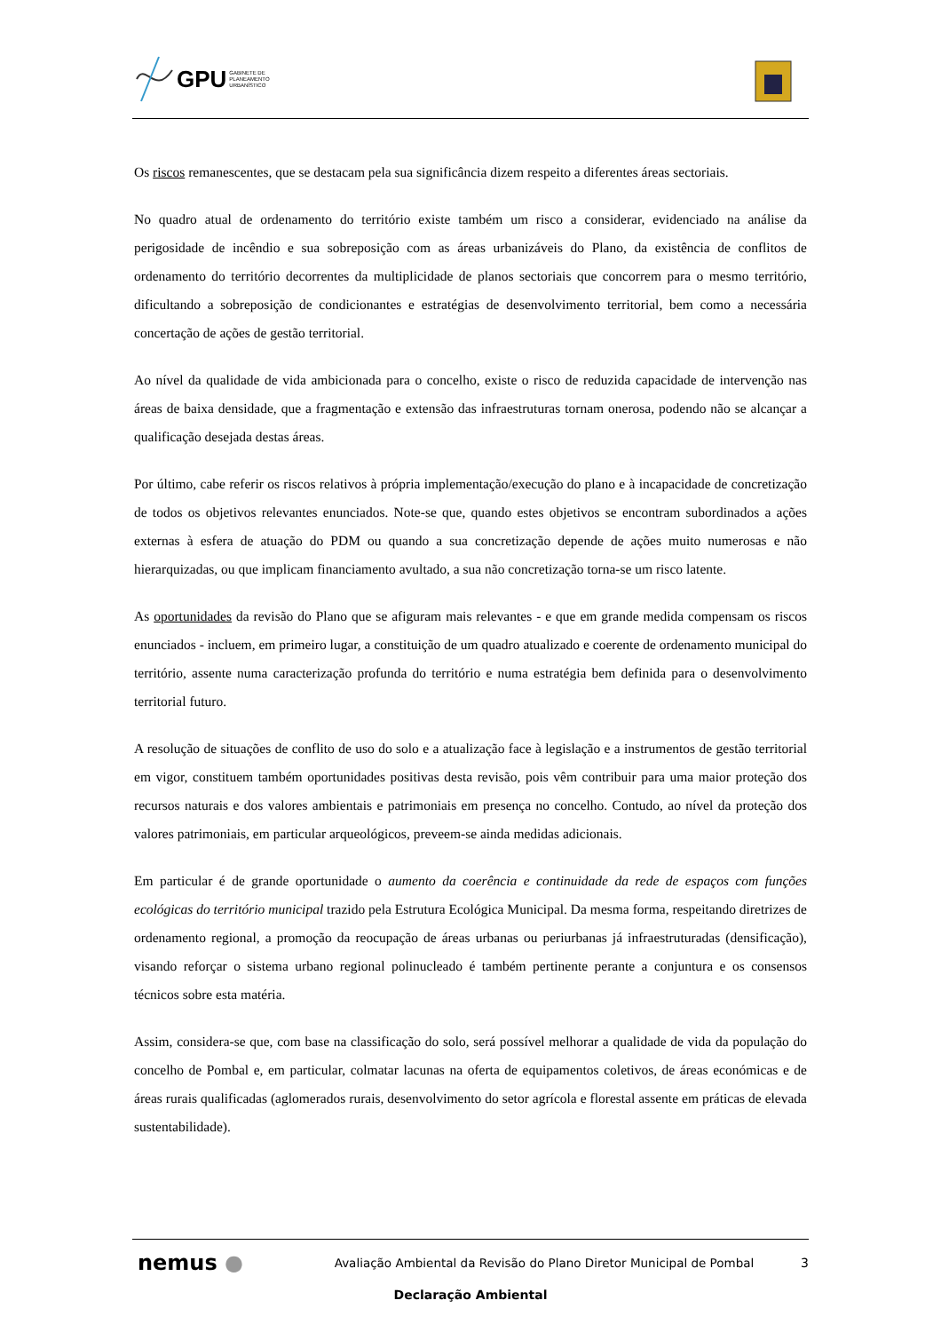GPU GABINETE DE
PLANEAMENTO
URBANÍSTICO
Os riscos remanescentes, que se destacam pela sua significância dizem respeito a diferentes áreas sectoriais.
No quadro atual de ordenamento do território existe também um risco a considerar, evidenciado na análise da perigosidade de incêndio e sua sobreposição com as áreas urbanizáveis do Plano, da existência de conflitos de ordenamento do território decorrentes da multiplicidade de planos sectoriais que concorrem para o mesmo território, dificultando a sobreposição de condicionantes e estratégias de desenvolvimento territorial, bem como a necessária concertação de ações de gestão territorial.
Ao nível da qualidade de vida ambicionada para o concelho, existe o risco de reduzida capacidade de intervenção nas áreas de baixa densidade, que a fragmentação e extensão das infraestruturas tornam onerosa, podendo não se alcançar a qualificação desejada destas áreas.
Por último, cabe referir os riscos relativos à própria implementação/execução do plano e à incapacidade de concretização de todos os objetivos relevantes enunciados. Note-se que, quando estes objetivos se encontram subordinados a ações externas à esfera de atuação do PDM ou quando a sua concretização depende de ações muito numerosas e não hierarquizadas, ou que implicam financiamento avultado, a sua não concretização torna-se um risco latente.
As oportunidades da revisão do Plano que se afiguram mais relevantes - e que em grande medida compensam os riscos enunciados - incluem, em primeiro lugar, a constituição de um quadro atualizado e coerente de ordenamento municipal do território, assente numa caracterização profunda do território e numa estratégia bem definida para o desenvolvimento territorial futuro.
A resolução de situações de conflito de uso do solo e a atualização face à legislação e a instrumentos de gestão territorial em vigor, constituem também oportunidades positivas desta revisão, pois vêm contribuir para uma maior proteção dos recursos naturais e dos valores ambientais e patrimoniais em presença no concelho. Contudo, ao nível da proteção dos valores patrimoniais, em particular arqueológicos, preveem-se ainda medidas adicionais.
Em particular é de grande oportunidade o aumento da coerência e continuidade da rede de espaços com funções ecológicas do território municipal trazido pela Estrutura Ecológica Municipal. Da mesma forma, respeitando diretrizes de ordenamento regional, a promoção da reocupação de áreas urbanas ou periurbanas já infraestruturadas (densificação), visando reforçar o sistema urbano regional polinucleado é também pertinente perante a conjuntura e os consensos técnicos sobre esta matéria.
Assim, considera-se que, com base na classificação do solo, será possível melhorar a qualidade de vida da população do concelho de Pombal e, em particular, colmatar lacunas na oferta de equipamentos coletivos, de áreas económicas e de áreas rurais qualificadas (aglomerados rurais, desenvolvimento do setor agrícola e florestal assente em práticas de elevada sustentabilidade).
nemus ●
Avaliação Ambiental da Revisão do Plano Diretor Municipal de Pombal
3
Declaração Ambiental